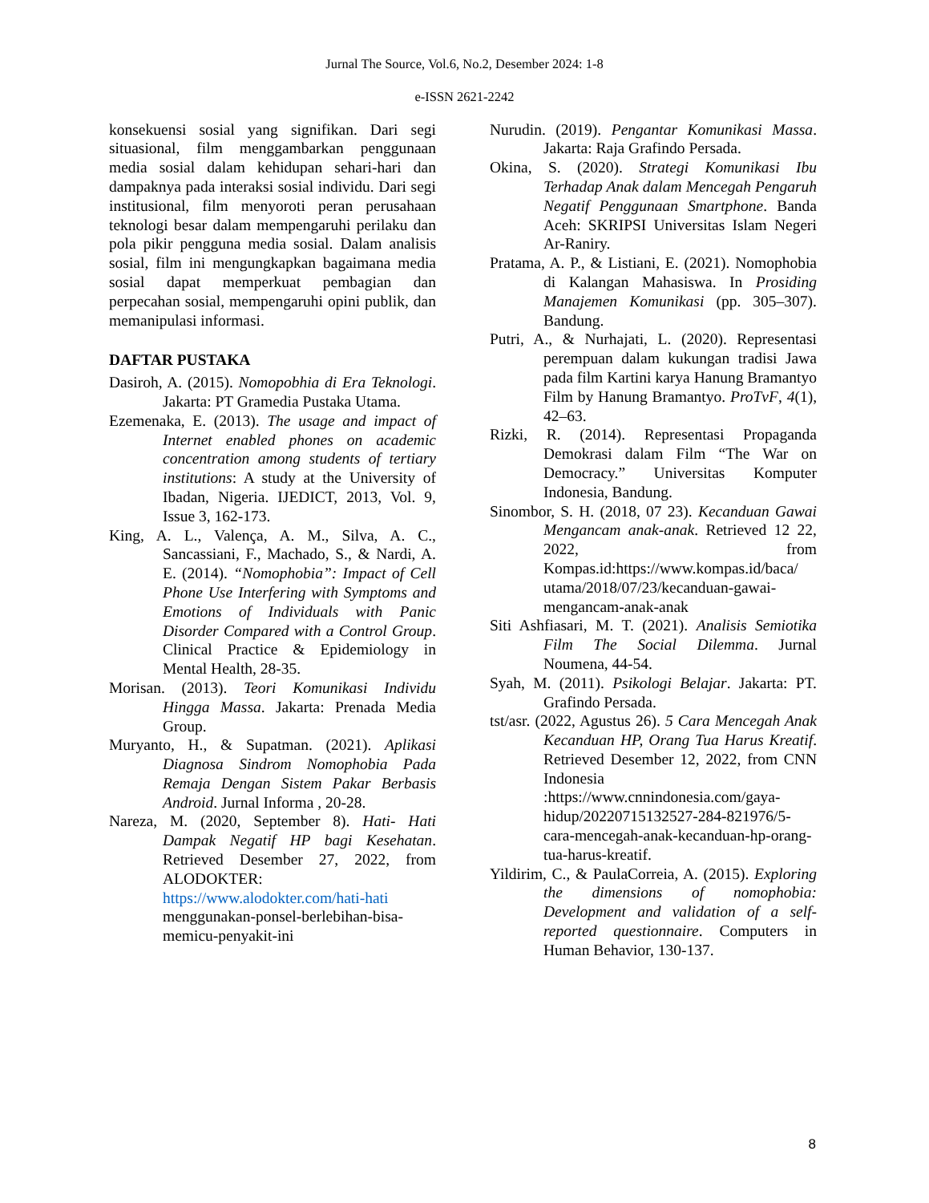Jurnal The Source, Vol.6, No.2, Desember 2024: 1-8
e-ISSN 2621-2242
konsekuensi sosial yang signifikan. Dari segi situasional, film menggambarkan penggunaan media sosial dalam kehidupan sehari-hari dan dampaknya pada interaksi sosial individu. Dari segi institusional, film menyoroti peran perusahaan teknologi besar dalam mempengaruhi perilaku dan pola pikir pengguna media sosial. Dalam analisis sosial, film ini mengungkapkan bagaimana media sosial dapat memperkuat pembagian dan perpecahan sosial, mempengaruhi opini publik, dan memanipulasi informasi.
DAFTAR PUSTAKA
Dasiroh, A. (2015). Nomopobhia di Era Teknologi. Jakarta: PT Gramedia Pustaka Utama.
Ezemenaka, E. (2013). The usage and impact of Internet enabled phones on academic concentration among students of tertiary institutions: A study at the University of Ibadan, Nigeria. IJEDICT, 2013, Vol. 9, Issue 3, 162-173.
King, A. L., Valença, A. M., Silva, A. C., Sancassiani, F., Machado, S., & Nardi, A. E. (2014). “Nomophobia”: Impact of Cell Phone Use Interfering with Symptoms and Emotions of Individuals with Panic Disorder Compared with a Control Group. Clinical Practice & Epidemiology in Mental Health, 28-35.
Morisan. (2013). Teori Komunikasi Individu Hingga Massa. Jakarta: Prenada Media Group.
Muryanto, H., & Supatman. (2021). Aplikasi Diagnosa Sindrom Nomophobia Pada Remaja Dengan Sistem Pakar Berbasis Android. Jurnal Informa , 20-28.
Nareza, M. (2020, September 8). Hati- Hati Dampak Negatif HP bagi Kesehatan. Retrieved Desember 27, 2022, from ALODOKTER: https://www.alodokter.com/hati-hati menggunakan-ponsel-berlebihan-bisa-memicu-penyakit-ini
Nurudin. (2019). Pengantar Komunikasi Massa. Jakarta: Raja Grafindo Persada.
Okina, S. (2020). Strategi Komunikasi Ibu Terhadap Anak dalam Mencegah Pengaruh Negatif Penggunaan Smartphone. Banda Aceh: SKRIPSI Universitas Islam Negeri Ar-Raniry.
Pratama, A. P., & Listiani, E. (2021). Nomophobia di Kalangan Mahasiswa. In Prosiding Manajemen Komunikasi (pp. 305–307). Bandung.
Putri, A., & Nurhajati, L. (2020). Representasi perempuan dalam kukungan tradisi Jawa pada film Kartini karya Hanung Bramantyo Film by Hanung Bramantyo. ProTvF, 4(1), 42–63.
Rizki, R. (2014). Representasi Propaganda Demokrasi dalam Film “The War on Democracy.” Universitas Komputer Indonesia, Bandung.
Sinombor, S. H. (2018, 07 23). Kecanduan Gawai Mengancam anak-anak. Retrieved 12 22, 2022, from Kompas.id:https://www.kompas.id/baca/ utama/2018/07/23/kecanduan-gawai-mengancam-anak-anak
Siti Ashfiasari, M. T. (2021). Analisis Semiotika Film The Social Dilemma. Jurnal Noumena, 44-54.
Syah, M. (2011). Psikologi Belajar. Jakarta: PT. Grafindo Persada.
tst/asr. (2022, Agustus 26). 5 Cara Mencegah Anak Kecanduan HP, Orang Tua Harus Kreatif. Retrieved Desember 12, 2022, from CNN Indonesia :https://www.cnnindonesia.com/gaya-hidup/20220715132527-284-821976/5-cara-mencegah-anak-kecanduan-hp-orang-tua-harus-kreatif.
Yildirim, C., & PaulaCorreia, A. (2015). Exploring the dimensions of nomophobia: Development and validation of a self-reported questionnaire. Computers in Human Behavior, 130-137.
8